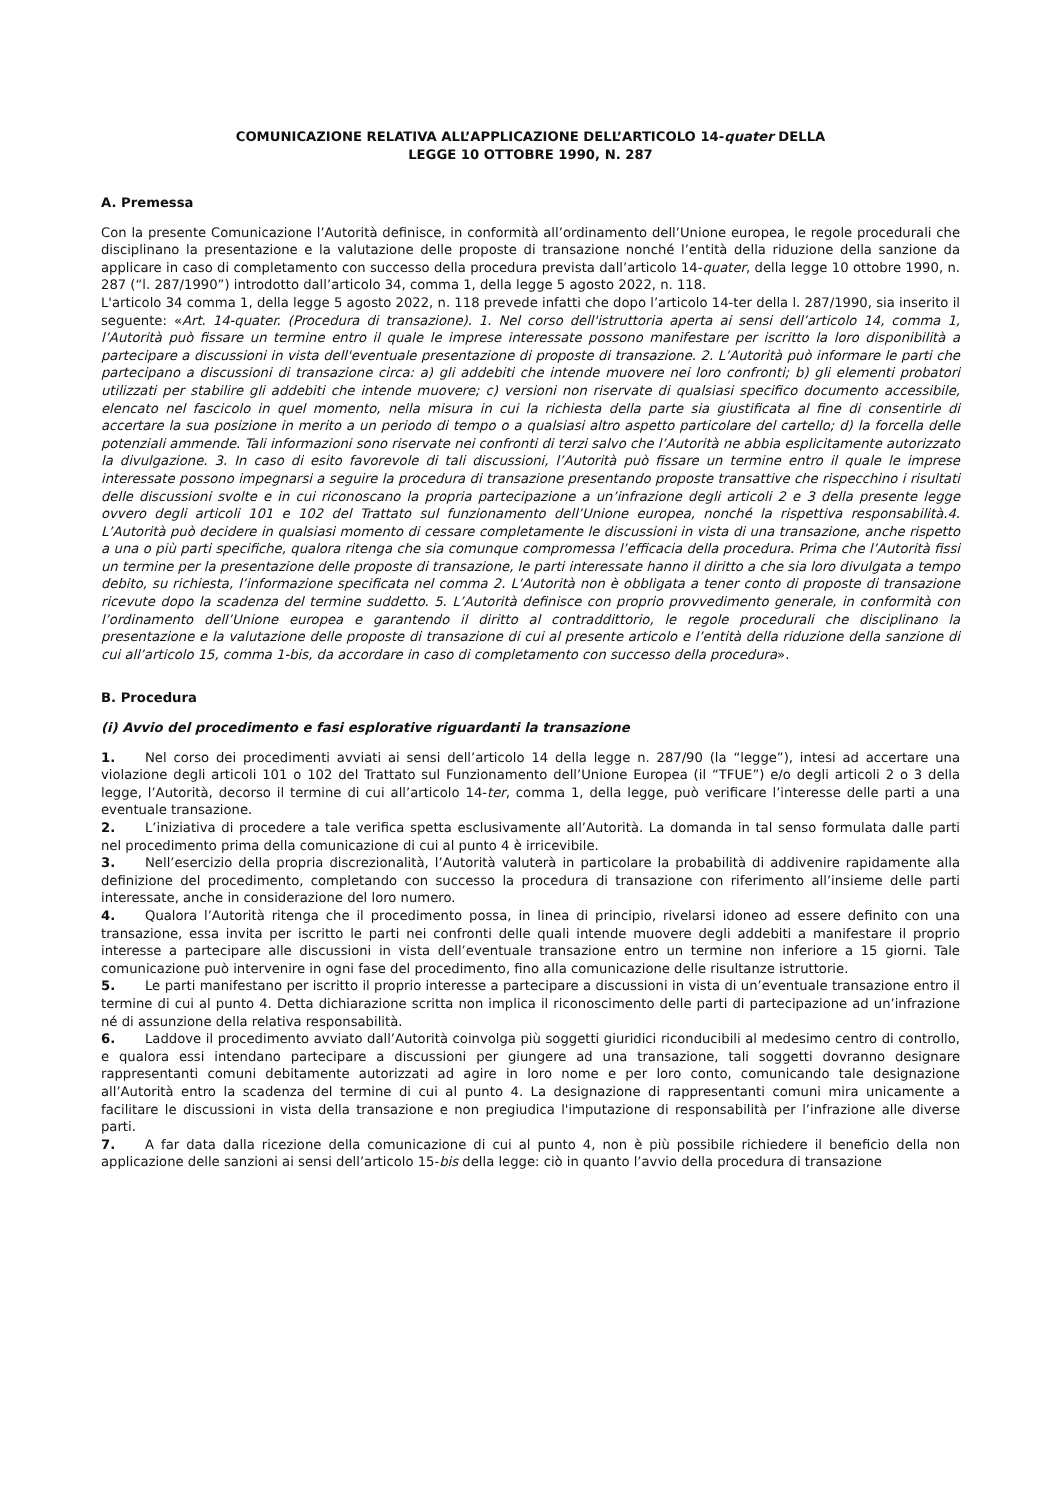COMUNICAZIONE RELATIVA ALL’APPLICAZIONE DELL’ARTICOLO 14-quater DELLA
LEGGE 10 OTTOBRE 1990, N. 287
A. Premessa
Con la presente Comunicazione l’Autorità definisce, in conformità all’ordinamento dell’Unione europea, le regole procedurali che disciplinano la presentazione e la valutazione delle proposte di transazione nonché l’entità della riduzione della sanzione da applicare in caso di completamento con successo della procedura prevista dall’articolo 14-quater, della legge 10 ottobre 1990, n. 287 (“l. 287/1990”) introdotto dall’articolo 34, comma 1, della legge 5 agosto 2022, n. 118.
L'articolo 34 comma 1, della legge 5 agosto 2022, n. 118 prevede infatti che dopo l’articolo 14-ter della l. 287/1990, sia inserito il seguente: «Art. 14-quater. (Procedura di transazione). 1. Nel corso dell'istruttoria aperta ai sensi dell’articolo 14, comma 1, l’Autorità può fissare un termine entro il quale le imprese interessate possono manifestare per iscritto la loro disponibilità a partecipare a discussioni in vista dell'eventuale presentazione di proposte di transazione. 2. L’Autorità può informare le parti che partecipano a discussioni di transazione circa: a) gli addebiti che intende muovere nei loro confronti; b) gli elementi probatori utilizzati per stabilire gli addebiti che intende muovere; c) versioni non riservate di qualsiasi specifico documento accessibile, elencato nel fascicolo in quel momento, nella misura in cui la richiesta della parte sia giustificata al fine di consentirle di accertare la sua posizione in merito a un periodo di tempo o a qualsiasi altro aspetto particolare del cartello; d) la forcella delle potenziali ammende. Tali informazioni sono riservate nei confronti di terzi salvo che l’Autorità ne abbia esplicitamente autorizzato la divulgazione. 3. In caso di esito favorevole di tali discussioni, l’Autorità può fissare un termine entro il quale le imprese interessate possono impegnarsi a seguire la procedura di transazione presentando proposte transattive che rispecchino i risultati delle discussioni svolte e in cui riconoscano la propria partecipazione a un’infrazione degli articoli 2 e 3 della presente legge ovvero degli articoli 101 e 102 del Trattato sul funzionamento dell’Unione europea, nonché la rispettiva responsabilità.4. L’Autorità può decidere in qualsiasi momento di cessare completamente le discussioni in vista di una transazione, anche rispetto a una o più parti specifiche, qualora ritenga che sia comunque compromessa l’efficacia della procedura. Prima che l’Autorità fissi un termine per la presentazione delle proposte di transazione, le parti interessate hanno il diritto a che sia loro divulgata a tempo debito, su richiesta, l’informazione specificata nel comma 2. L’Autorità non è obbligata a tener conto di proposte di transazione ricevute dopo la scadenza del termine suddetto. 5. L’Autorità definisce con proprio provvedimento generale, in conformità con l’ordinamento dell’Unione europea e garantendo il diritto al contraddittorio, le regole procedurali che disciplinano la presentazione e la valutazione delle proposte di transazione di cui al presente articolo e l’entità della riduzione della sanzione di cui all’articolo 15, comma 1-bis, da accordare in caso di completamento con successo della procedura».
B. Procedura
(i) Avvio del procedimento e fasi esplorative riguardanti la transazione
1. Nel corso dei procedimenti avviati ai sensi dell’articolo 14 della legge n. 287/90 (la “legge”), intesi ad accertare una violazione degli articoli 101 o 102 del Trattato sul Funzionamento dell’Unione Europea (il “TFUE”) e/o degli articoli 2 o 3 della legge, l’Autorità, decorso il termine di cui all’articolo 14-ter, comma 1, della legge, può verificare l’interesse delle parti a una eventuale transazione.
2. L’iniziativa di procedere a tale verifica spetta esclusivamente all’Autorità. La domanda in tal senso formulata dalle parti nel procedimento prima della comunicazione di cui al punto 4 è irricevibile.
3. Nell’esercizio della propria discrezionalità, l’Autorità valuterà in particolare la probabilità di addivenire rapidamente alla definizione del procedimento, completando con successo la procedura di transazione con riferimento all’insieme delle parti interessate, anche in considerazione del loro numero.
4. Qualora l’Autorità ritenga che il procedimento possa, in linea di principio, rivelarsi idoneo ad essere definito con una transazione, essa invita per iscritto le parti nei confronti delle quali intende muovere degli addebiti a manifestare il proprio interesse a partecipare alle discussioni in vista dell’eventuale transazione entro un termine non inferiore a 15 giorni. Tale comunicazione può intervenire in ogni fase del procedimento, fino alla comunicazione delle risultanze istruttorie.
5. Le parti manifestano per iscritto il proprio interesse a partecipare a discussioni in vista di un’eventuale transazione entro il termine di cui al punto 4. Detta dichiarazione scritta non implica il riconoscimento delle parti di partecipazione ad un’infrazione né di assunzione della relativa responsabilità.
6. Laddove il procedimento avviato dall’Autorità coinvolga più soggetti giuridici riconducibili al medesimo centro di controllo, e qualora essi intendano partecipare a discussioni per giungere ad una transazione, tali soggetti dovranno designare rappresentanti comuni debitamente autorizzati ad agire in loro nome e per loro conto, comunicando tale designazione all’Autorità entro la scadenza del termine di cui al punto 4. La designazione di rappresentanti comuni mira unicamente a facilitare le discussioni in vista della transazione e non pregiudica l'imputazione di responsabilità per l’infrazione alle diverse parti.
7. A far data dalla ricezione della comunicazione di cui al punto 4, non è più possibile richiedere il beneficio della non applicazione delle sanzioni ai sensi dell’articolo 15-bis della legge: ciò in quanto l’avvio della procedura di transazione